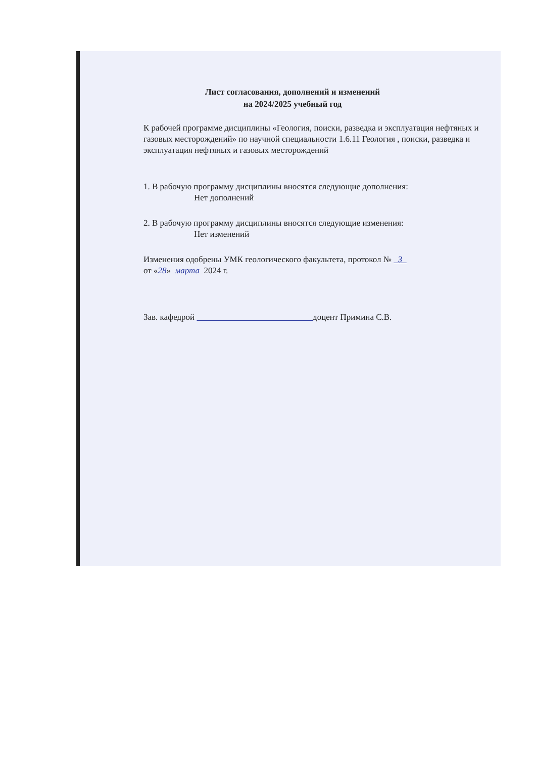Лист согласования, дополнений и изменений
на 2024/2025 учебный год
К рабочей программе дисциплины «Геология, поиски, разведка и эксплуатация нефтяных и газовых месторождений» по научной специальности 1.6.11 Геология , поиски, разведка и эксплуатация нефтяных и газовых месторождений
1. В рабочую программу дисциплины вносятся следующие дополнения:
Нет дополнений
2. В рабочую программу дисциплины вносятся следующие изменения:
Нет изменений
Изменения одобрены УМК геологического факультета, протокол № 3
от «28» марта 2024 г.
Зав. кафедрой доцент Примина С.В.